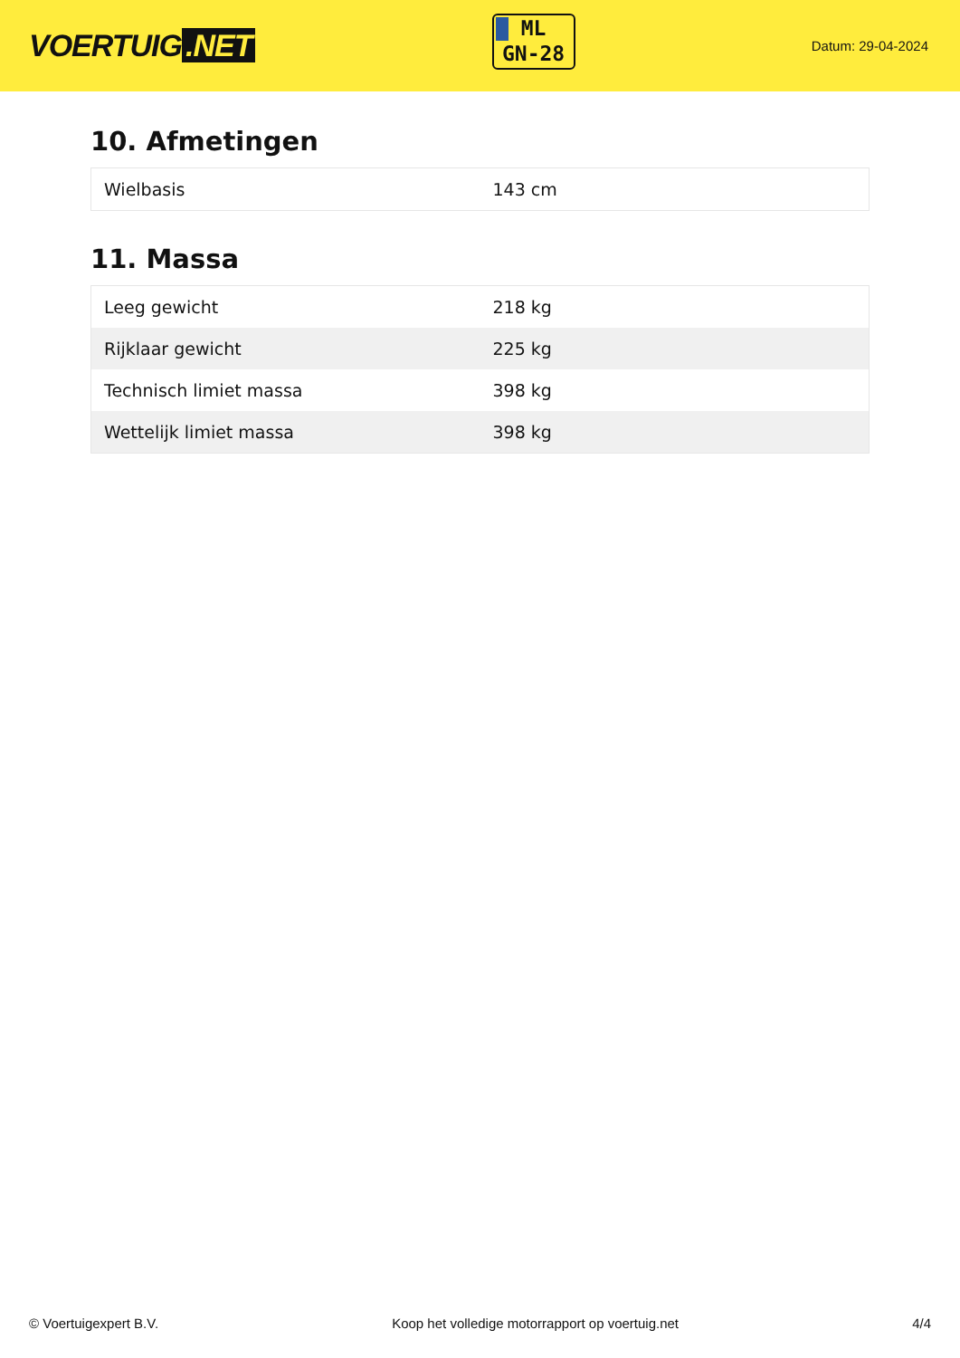VOERTUIG.NET
ML
GN-28
Datum: 29-04-2024
10. Afmetingen
| Wielbasis | 143 cm |
11. Massa
| Leeg gewicht | 218 kg |
| Rijklaar gewicht | 225 kg |
| Technisch limiet massa | 398 kg |
| Wettelijk limiet massa | 398 kg |
© Voertuigexpert B.V. Koop het volledige motorrapport op voertuig.net 4/4